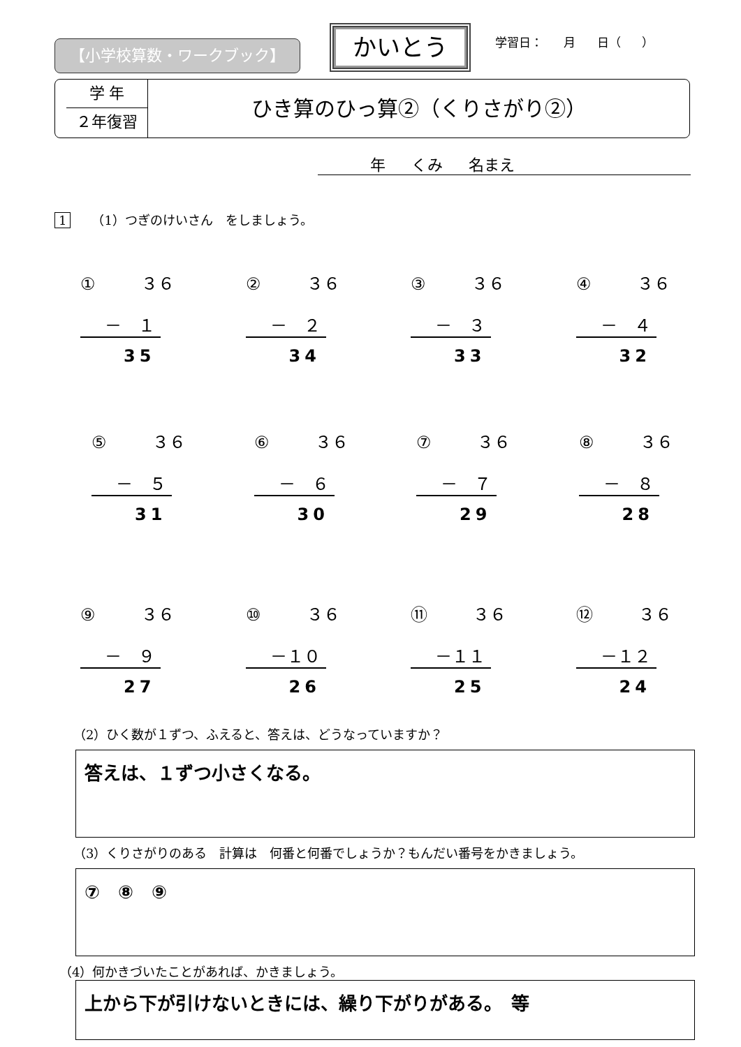【小学校算数・ワークブック】
かいとう
学習日： 月 日（ ）
学 年
２年復習
ひき算のひっ算②（くりさがり②）
年 くみ 名まえ
1 （1）つぎのけいさん　をしましょう。
① ３６
－　１
35
② ３６
－　２
34
③ ３６
－　３
33
④ ３６
－　４
32
⑤ ３６
－　５
31
⑥ ３６
－　６
30
⑦ ３６
－　７
29
⑧ ３６
－　８
28
⑨ ３６
－　９
27
⑩ ３６
－１０
26
⑪ ３６
－１１
25
⑫ ３６
－１２
24
（2）ひく数が１ずつ、ふえると、答えは、どうなっていますか？
答えは、１ずつ小さくなる。
（3）くりさがりのある　計算は　何番と何番でしょうか？もんだい番号をかきましょう。
⑦　⑧　⑨
（4）何かきづいたことがあれば、かきましょう。
上から下が引けないときには、繰り下がりがある。　等